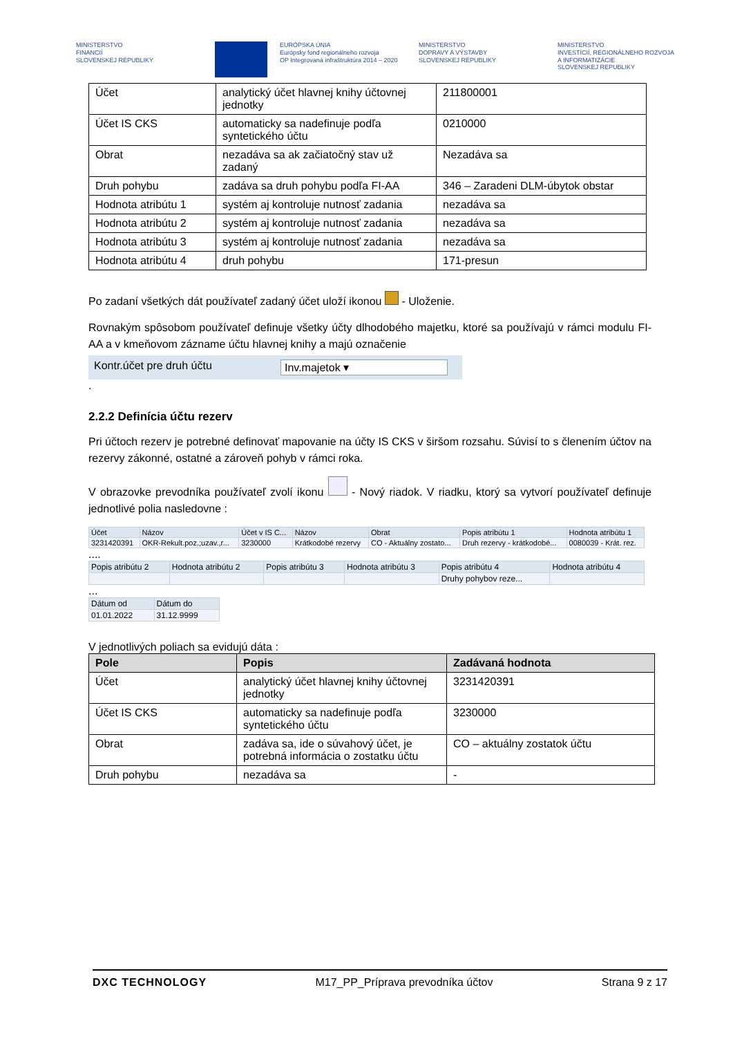MINISTERSTVO
FINANCIÍ
SLOVENSKEJ REPUBLIKY
EURÓPSKA ÚNIA
Európsky fond regionálneho rozvoja
OP Integrovaná infraštruktúra 2014 – 2020
MINISTERSTVO
DOPRAVY A VÝSTAVBY
SLOVENSKEJ REPUBLIKY
MINISTERSTVO
INVESTÍCIÍ, REGIONÁLNEHO ROZVOJA
A INFORMATIZÁCIE
SLOVENSKEJ REPUBLIKY
| Účet | analytický účet hlavnej knihy účtovnej jednotky | 211800001 |
| Účet IS CKS | automaticky sa nadefinuje podľa syntetického účtu | 0210000 |
| Obrat | nezadáva sa ak začiatočný stav už zadaný | Nezadáva sa |
| Druh pohybu | zadáva sa druh pohybu podľa FI-AA | 346 – Zaradeni DLM-úbytok obstar |
| Hodnota atribútu 1 | systém aj kontroluje nutnosť zadania | nezadáva sa |
| Hodnota atribútu 2 | systém aj kontroluje nutnosť zadania | nezadáva sa |
| Hodnota atribútu 3 | systém aj kontroluje nutnosť zadania | nezadáva sa |
| Hodnota atribútu 4 | druh pohybu | 171-presun |
Po zadaní všetkých dát používateľ zadaný účet uloží ikonou - Uloženie.
Rovnakým spôsobom používateľ definuje všetky účty dlhodobého majetku, ktoré sa používajú v rámci modulu FI-AA a v kmeňovom zázname účtu hlavnej knihy a majú označenie
Kontr.účet pre druh účtu Inv.majetok ▾
.
2.2.2 Definícia účtu rezerv
Pri účtoch rezerv je potrebné definovať mapovanie na účty IS CKS v širšom rozsahu. Súvisí to s členením účtov na rezervy zákonné, ostatné a zároveň pohyb v rámci roka.
V obrazovke prevodníka používateľ zvolí ikonu - Nový riadok. V riadku, ktorý sa vytvorí používateľ definuje jednotlivé polia nasledovne :
| Účet | Názov | Účet v IS C... | Názov | Obrat | Popis atribútu 1 | Hodnota atribútu 1 |
| 3231420391 | OKR-Rekult.poz.;uzav.,r... | 3230000 | Krátkodobé rezervy | CO - Aktuálny zostato... | Druh rezervy - krátkodobé... | 0080039 - Krát. rez. |
....
| Popis atribútu 2 | Hodnota atribútu 2 | Popis atribútu 3 | Hodnota atribútu 3 | Popis atribútu 4 | Hodnota atribútu 4 |
| | | | | Druhy pohybov reze... | |
...
| Dátum od | Dátum do |
| 01.01.2022 | 31.12.9999 |
V jednotlivých poliach sa evidujú dáta :
| Pole | Popis | Zadávaná hodnota |
| --- | --- | --- |
| Účet | analytický účet hlavnej knihy účtovnej jednotky | 3231420391 |
| Účet IS CKS | automaticky sa nadefinuje podľa syntetického účtu | 3230000 |
| Obrat | zadáva sa, ide o súvahový účet, je potrebná informácia o zostatku účtu | CO – aktuálny zostatok účtu |
| Druh pohybu | nezadáva sa | - |
DXC TECHNOLOGY M17_PP_Príprava prevodníka účtov Strana 9 z 17